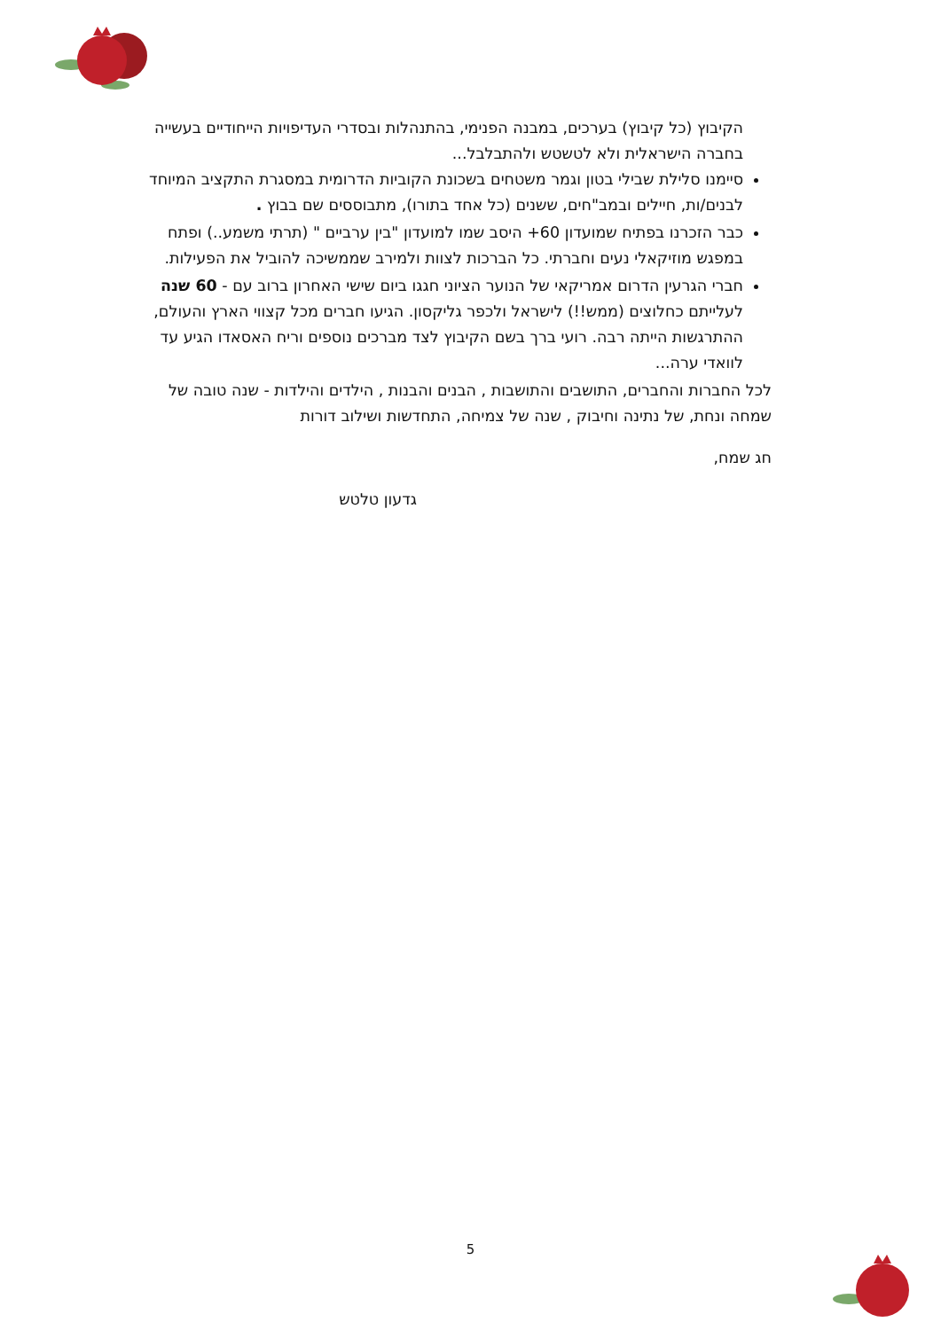הקיבוץ (כל קיבוץ) בערכים, במבנה הפנימי, בהתנהלות ובסדרי העדיפויות הייחודיים בעשייה בחברה הישראלית ולא לטשטש ולהתבלבל...
סיימנו סלילת שבילי בטון וגמר משטחים בשכונת הקוביות הדרומית במסגרת התקציב המיוחד לבנים/ות, חיילים ובמב"חים, ששנים (כל אחד בתורו), מתבוססים שם בבוץ .
כבר הזכרנו בפתיח שמועדון 60+ היסב שמו למועדון "בין ערביים " (תרתי משמע..) ופתח במפגש מוזיקאלי נעים וחברתי. כל הברכות לצוות ולמירב שממשיכה להוביל את הפעילות.
חברי הגרעין הדרום אמריקאי של הנוער הציוני חגגו ביום שישי האחרון ברוב עם - 60 שנה לעלייתם כחלוצים (ממש!!) לישראל ולכפר גליקסון. הגיעו חברים מכל קצווי הארץ והעולם, ההתרגשות הייתה רבה. רועי ברך בשם הקיבוץ לצד מברכים נוספים וריח האסאדו הגיע עד לוואדי ערה...
לכל החברות והחברים, התושבים והתושבות , הבנים והבנות , הילדים והילדות - שנה טובה של שמחה ונחת, של נתינה וחיבוק , שנה של צמיחה, התחדשות ושילוב דורות
חג שמח,
גדעון טלטש
5